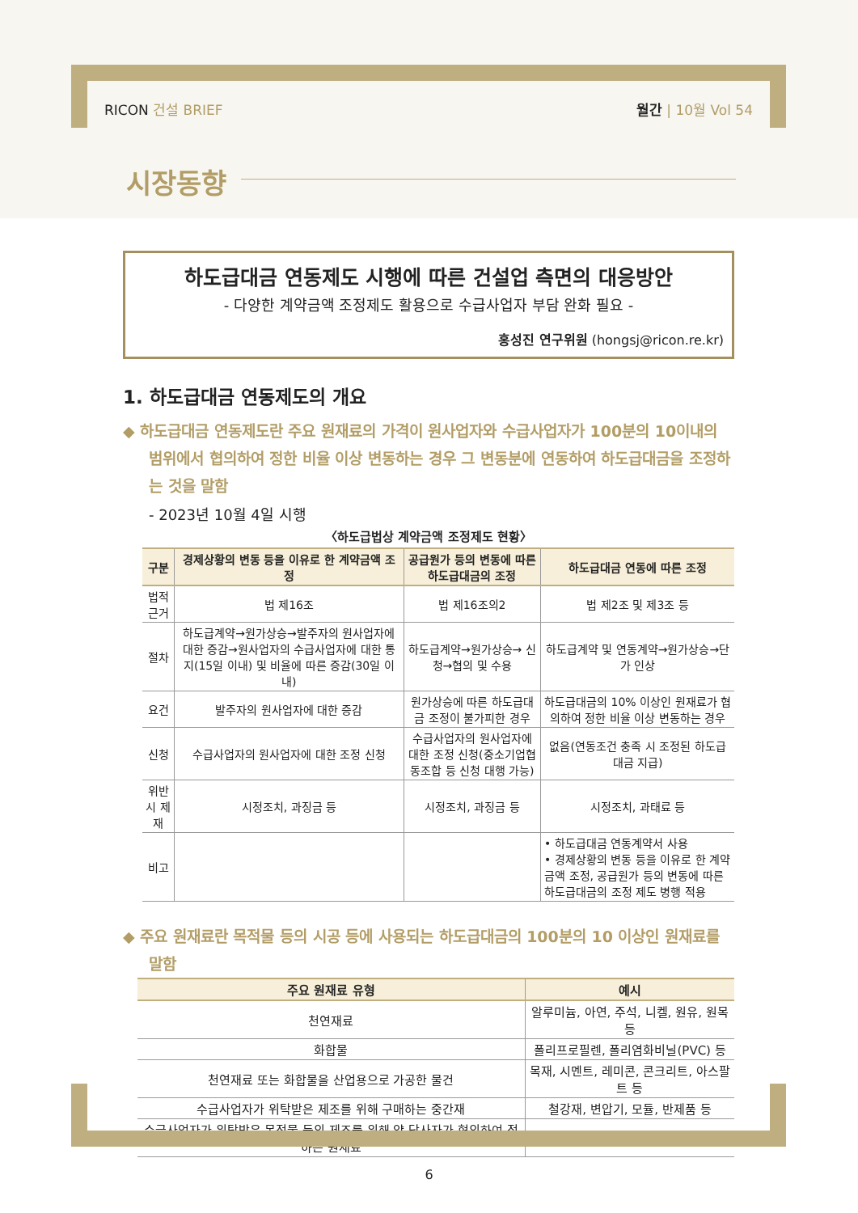RICON 건설 BRIEF 월간 | 10월 Vol 54
시장동향
하도급대금 연동제도 시행에 따른 건설업 측면의 대응방안
- 다양한 계약금액 조정제도 활용으로 수급사업자 부담 완화 필요 -
홍성진 연구위원 (hongsj@ricon.re.kr)
1. 하도급대금 연동제도의 개요
◆ 하도급대금 연동제도란 주요 원재료의 가격이 원사업자와 수급사업자가 100분의 10이내의 범위에서 협의하여 정한 비율 이상 변동하는 경우 그 변동분에 연동하여 하도급대금을 조정하는 것을 말함
- 2023년 10월 4일 시행
〈하도급법상 계약금액 조정제도 현황〉
| 구분 | 경제상황의 변동 등을 이유로 한 계약금액 조정 | 공급원가 등의 변동에 따른 하도급대금의 조정 | 하도급대금 연동에 따른 조정 |
| --- | --- | --- | --- |
| 법적 근거 | 법 제16조 | 법 제16조의2 | 법 제2조 및 제3조 등 |
| 절차 | 하도급계약→원가상승→발주자의 원사업자에 대한 증감→원사업자의 수급사업자에 대한 통지(15일 이내) 및 비율에 따른 증감(30일 이내) | 하도급계약→원가상승→ 신청→협의 및 수용 | 하도급계약 및 연동계약→원가상승→단가 인상 |
| 요건 | 발주자의 원사업자에 대한 증감 | 원가상승에 따른 하도급대금 조정이 불가피한 경우 | 하도급대금의 10% 이상인 원재료가 협의하여 정한 비율 이상 변동하는 경우 |
| 신청 | 수급사업자의 원사업자에 대한 조정 신청 | 수급사업자의 원사업자에 대한 조정 신청(중소기업협동조합 등 신청 대행 가능) | 없음(연동조건 충족 시 조정된 하도급대금 지급) |
| 위반시 제재 | 시정조치, 과징금 등 | 시정조치, 과징금 등 | 시정조치, 과태료 등 |
| 비고 | | | • 하도급대금 연동계약서 사용 • 경제상황의 변동 등을 이유로 한 계약금액 조정, 공급원가 등의 변동에 따른 하도급대금의 조정 제도 병행 적용 |
◆ 주요 원재료란 목적물 등의 시공 등에 사용되는 하도급대금의 100분의 10 이상인 원재료를 말함
| 주요 원재료 유형 | 예시 |
| --- | --- |
| 천연재료 | 알루미늄, 아연, 주석, 니켈, 원유, 원목 등 |
| 화합물 | 폴리프로필렌, 폴리염화비닐(PVC) 등 |
| 천연재료 또는 화합물을 산업용으로 가공한 물건 | 목재, 시멘트, 레미콘, 콘크리트, 아스팔트 등 |
| 수급사업자가 위탁받은 제조를 위해 구매하는 중간재 | 철강재, 변압기, 모듈, 반제품 등 |
| 수급사업자가 위탁받은 목적물 등의 제조를 위해 양 당사자가 협의하여 정하는 원재료 | - |
6